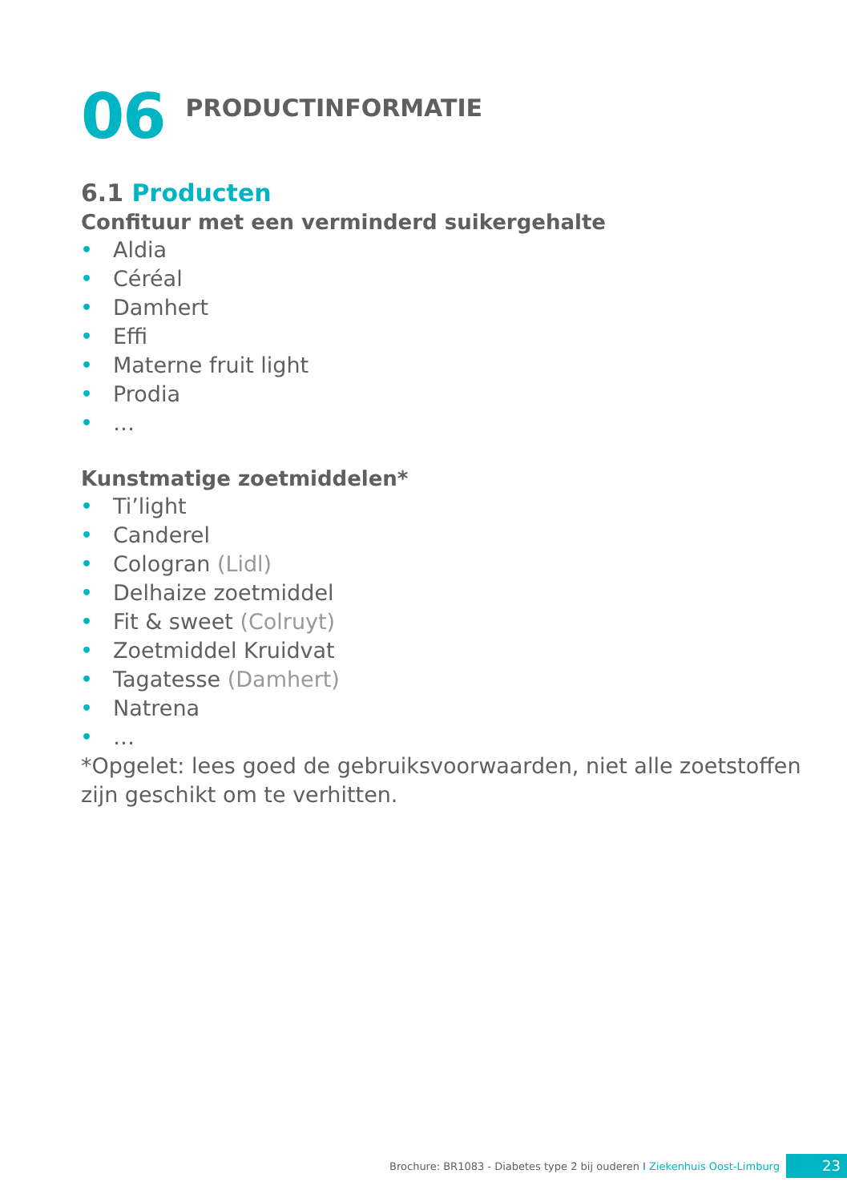06
PRODUCTINFORMATIE
6.1 Producten
Confituur met een verminderd suikergehalte
• Aldia
• Céréal
• Damhert
• Effi
• Materne fruit light
• Prodia
• …
Kunstmatige zoetmiddelen*
• Ti’light
• Canderel
• Cologran (Lidl)
• Delhaize zoetmiddel
• Fit & sweet (Colruyt)
• Zoetmiddel Kruidvat
• Tagatesse (Damhert)
• Natrena
• …
*Opgelet: lees goed de gebruiksvoorwaarden, niet alle zoetstoffen zijn geschikt om te verhitten.
Brochure: BR1083 - Diabetes type 2 bij ouderen I Ziekenhuis Oost-Limburg
23